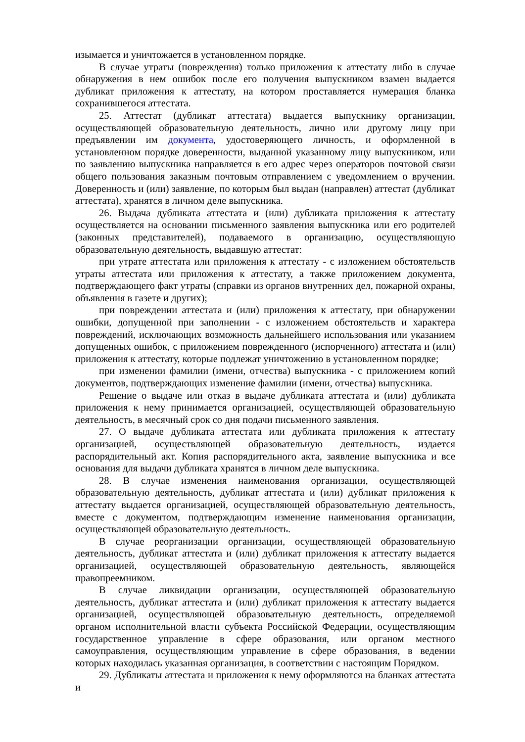изымается и уничтожается в установленном порядке.
В случае утраты (повреждения) только приложения к аттестату либо в случае обнаружения в нем ошибок после его получения выпускником взамен выдается дубликат приложения к аттестату, на котором проставляется нумерация бланка сохранившегося аттестата.
25. Аттестат (дубликат аттестата) выдается выпускнику организации, осуществляющей образовательную деятельность, лично или другому лицу при предъявлении им документа, удостоверяющего личность, и оформленной в установленном порядке доверенности, выданной указанному лицу выпускником, или по заявлению выпускника направляется в его адрес через операторов почтовой связи общего пользования заказным почтовым отправлением с уведомлением о вручении. Доверенность и (или) заявление, по которым был выдан (направлен) аттестат (дубликат аттестата), хранятся в личном деле выпускника.
26. Выдача дубликата аттестата и (или) дубликата приложения к аттестату осуществляется на основании письменного заявления выпускника или его родителей (законных представителей), подаваемого в организацию, осуществляющую образовательную деятельность, выдавшую аттестат:
при утрате аттестата или приложения к аттестату - с изложением обстоятельств утраты аттестата или приложения к аттестату, а также приложением документа, подтверждающего факт утраты (справки из органов внутренних дел, пожарной охраны, объявления в газете и других);
при повреждении аттестата и (или) приложения к аттестату, при обнаружении ошибки, допущенной при заполнении - с изложением обстоятельств и характера повреждений, исключающих возможность дальнейшего использования или указанием допущенных ошибок, с приложением поврежденного (испорченного) аттестата и (или) приложения к аттестату, которые подлежат уничтожению в установленном порядке;
при изменении фамилии (имени, отчества) выпускника - с приложением копий документов, подтверждающих изменение фамилии (имени, отчества) выпускника.
Решение о выдаче или отказ в выдаче дубликата аттестата и (или) дубликата приложения к нему принимается организацией, осуществляющей образовательную деятельность, в месячный срок со дня подачи письменного заявления.
27. О выдаче дубликата аттестата или дубликата приложения к аттестату организацией, осуществляющей образовательную деятельность, издается распорядительный акт. Копия распорядительного акта, заявление выпускника и все основания для выдачи дубликата хранятся в личном деле выпускника.
28. В случае изменения наименования организации, осуществляющей образовательную деятельность, дубликат аттестата и (или) дубликат приложения к аттестату выдается организацией, осуществляющей образовательную деятельность, вместе с документом, подтверждающим изменение наименования организации, осуществляющей образовательную деятельность.
В случае реорганизации организации, осуществляющей образовательную деятельность, дубликат аттестата и (или) дубликат приложения к аттестату выдается организацией, осуществляющей образовательную деятельность, являющейся правопреемником.
В случае ликвидации организации, осуществляющей образовательную деятельность, дубликат аттестата и (или) дубликат приложения к аттестату выдается организацией, осуществляющей образовательную деятельность, определяемой органом исполнительной власти субъекта Российской Федерации, осуществляющим государственное управление в сфере образования, или органом местного самоуправления, осуществляющим управление в сфере образования, в ведении которых находилась указанная организация, в соответствии с настоящим Порядком.
29. Дубликаты аттестата и приложения к нему оформляются на бланках аттестата и